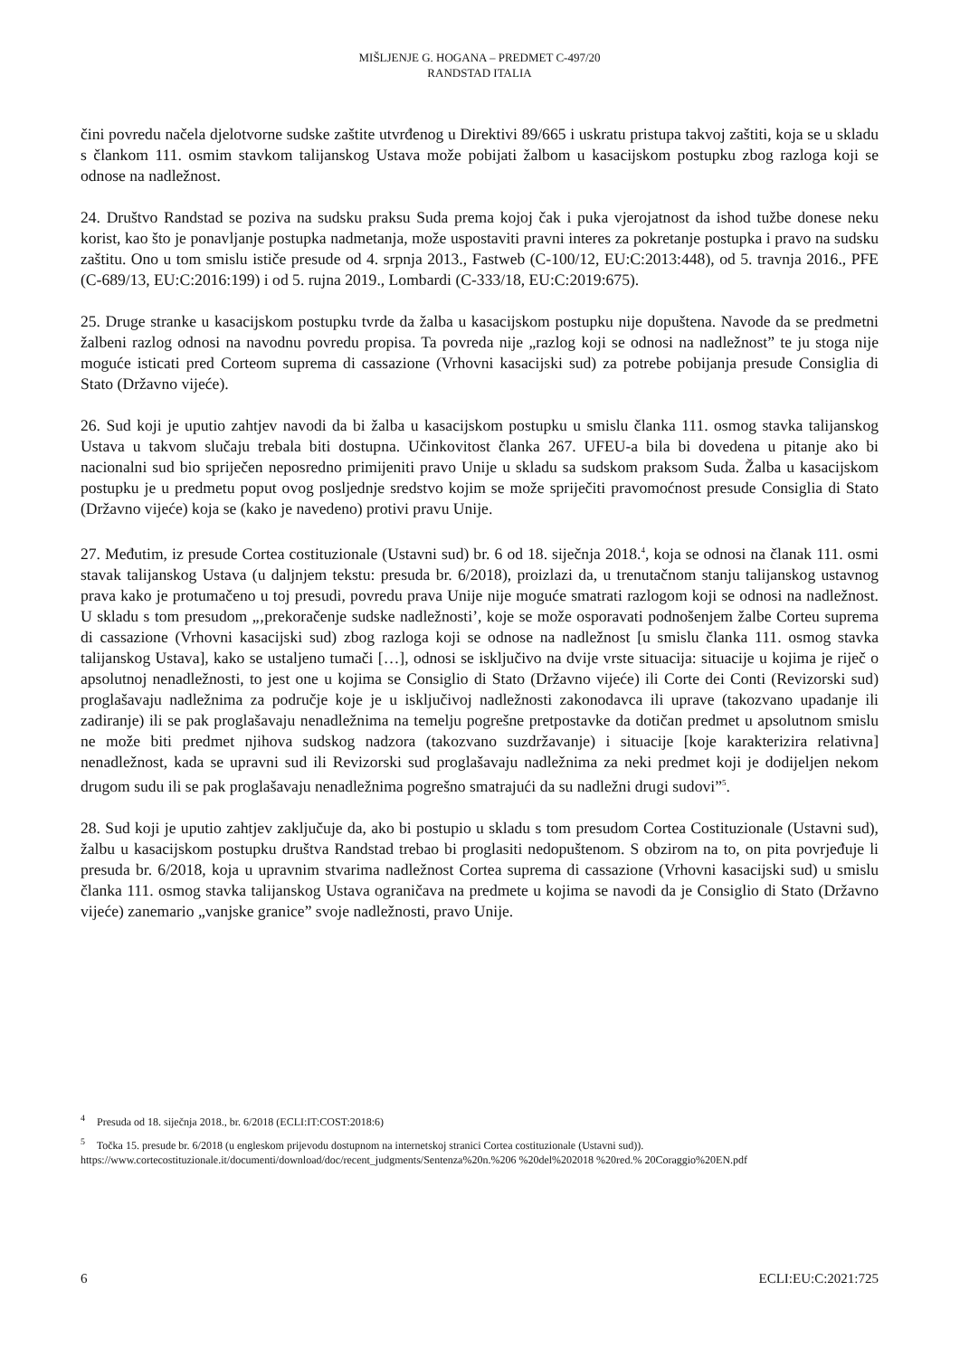MIŠLJENJE G. HOGANA – PREDMET C-497/20
RANDSTAD ITALIA
čini povredu načela djelotvorne sudske zaštite utvrđenog u Direktivi 89/665 i uskratu pristupa takvoj zaštiti, koja se u skladu s člankom 111. osmim stavkom talijanskog Ustava može pobijati žalbom u kasacijskom postupku zbog razloga koji se odnose na nadležnost.
24. Društvo Randstad se poziva na sudsku praksu Suda prema kojoj čak i puka vjerojatnost da ishod tužbe donese neku korist, kao što je ponavljanje postupka nadmetanja, može uspostaviti pravni interes za pokretanje postupka i pravo na sudsku zaštitu. Ono u tom smislu ističe presude od 4. srpnja 2013., Fastweb (C-100/12, EU:C:2013:448), od 5. travnja 2016., PFE (C-689/13, EU:C:2016:199) i od 5. rujna 2019., Lombardi (C-333/18, EU:C:2019:675).
25. Druge stranke u kasacijskom postupku tvrde da žalba u kasacijskom postupku nije dopuštena. Navode da se predmetni žalbeni razlog odnosi na navodnu povredu propisa. Ta povreda nije „razlog koji se odnosi na nadležnost” te ju stoga nije moguće isticati pred Corteom suprema di cassazione (Vrhovni kasacijski sud) za potrebe pobijanja presude Consiglia di Stato (Državno vijeće).
26. Sud koji je uputio zahtjev navodi da bi žalba u kasacijskom postupku u smislu članka 111. osmog stavka talijanskog Ustava u takvom slučaju trebala biti dostupna. Učinkovitost članka 267. UFEU-a bila bi dovedena u pitanje ako bi nacionalni sud bio spriječen neposredno primijeniti pravo Unije u skladu sa sudskom praksom Suda. Žalba u kasacijskom postupku je u predmetu poput ovog posljednje sredstvo kojim se može spriječiti pravomoćnost presude Consiglia di Stato (Državno vijeće) koja se (kako je navedeno) protivi pravu Unije.
27. Međutim, iz presude Cortea costituzionale (Ustavni sud) br. 6 od 18. siječnja 2018.<sup>4</sup>, koja se odnosi na članak 111. osmi stavak talijanskog Ustava (u daljnjem tekstu: presuda br. 6/2018), proizlazi da, u trenutačnom stanju talijanskog ustavnog prava kako je protumačeno u toj presudi, povredu prava Unije nije moguće smatrati razlogom koji se odnosi na nadležnost. U skladu s tom presudom „‚prekoračenje sudske nadležnosti’, koje se može osporavati podnošenjem žalbe Corteu suprema di cassazione (Vrhovni kasacijski sud) zbog razloga koji se odnose na nadležnost [u smislu članka 111. osmog stavka talijanskog Ustava], kako se ustaljeno tumači […], odnosi se isključivo na dvije vrste situacija: situacije u kojima je riječ o apsolutnoj nenadležnosti, to jest one u kojima se Consiglio di Stato (Državno vijeće) ili Corte dei Conti (Revizorski sud) proglašavaju nadležnima za područje koje je u isključivoj nadležnosti zakonodavca ili uprave (takozvano upadanje ili zadiranje) ili se pak proglašavaju nenadležnima na temelju pogrešne pretpostavke da dotičan predmet u apsolutnom smislu ne može biti predmet njihova sudskog nadzora (takozvano suzdržavanje) i situacije [koje karakterizira relativna] nenadležnost, kada se upravni sud ili Revizorski sud proglašavaju nadležnima za neki predmet koji je dodijeljen nekom drugom sudu ili se pak proglašavaju nenadležnima pogrešno smatrajući da su nadležni drugi sudovi”<sup>5</sup>.
28. Sud koji je uputio zahtjev zaključuje da, ako bi postupio u skladu s tom presudom Cortea Costituzionale (Ustavni sud), žalbu u kasacijskom postupku društva Randstad trebao bi proglasiti nedopuštenom. S obzirom na to, on pita povrjeđuje li presuda br. 6/2018, koja u upravnim stvarima nadležnost Cortea suprema di cassazione (Vrhovni kasacijski sud) u smislu članka 111. osmog stavka talijanskog Ustava ograničava na predmete u kojima se navodi da je Consiglio di Stato (Državno vijeće) zanemario „vanjske granice” svoje nadležnosti, pravo Unije.
<sup>4</sup> Presuda od 18. siječnja 2018., br. 6/2018 (ECLI:IT:COST:2018:6)
<sup>5</sup> Točka 15. presude br. 6/2018 (u engleskom prijevodu dostupnom na internetskoj stranici Cortea costituzionale (Ustavni sud)). https://www.cortecostituzionale.it/documenti/download/doc/recent_judgments/Sentenza%20n.%206 %20del%202018 %20red.% 20Coraggio%20EN.pdf
6 ECLI:EU:C:2021:725